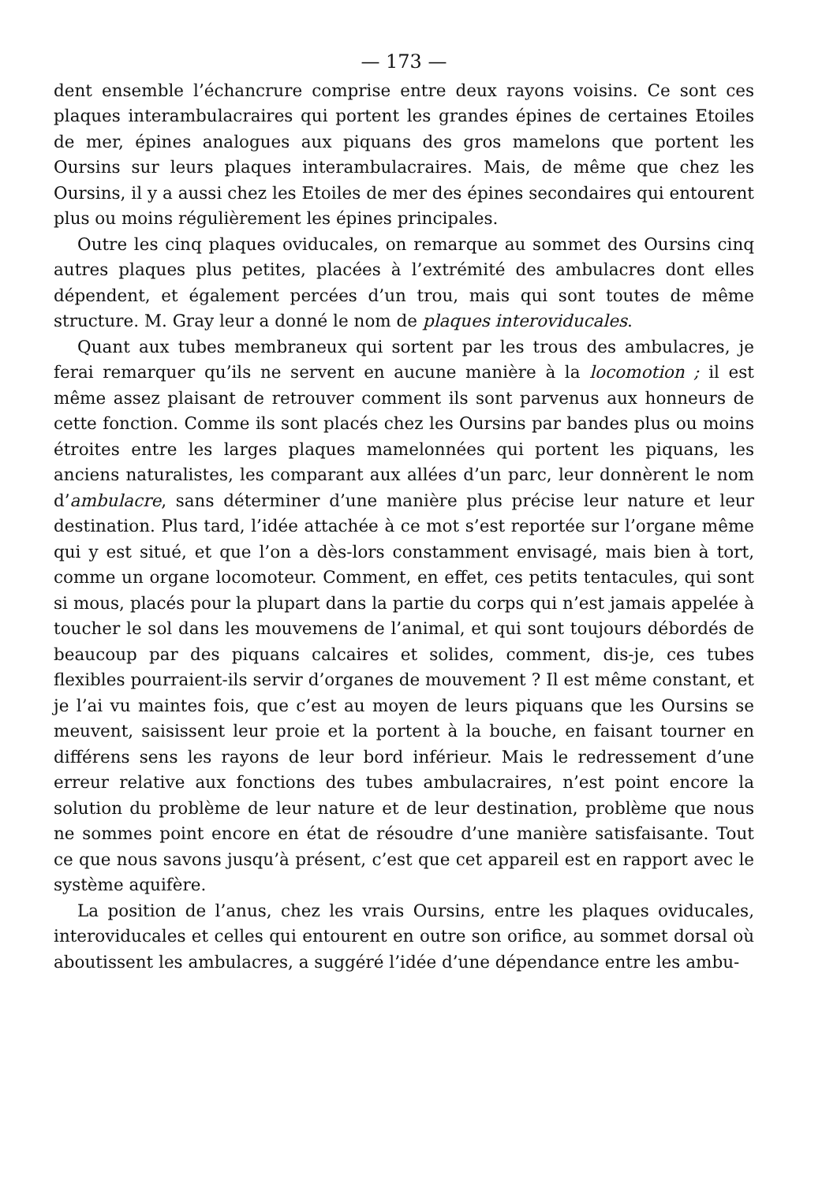— 173 —
dent ensemble l’échancrure comprise entre deux rayons voisins. Ce sont ces plaques interambulacraires qui portent les grandes épines de certaines Etoiles de mer, épines analogues aux piquans des gros mamelons que portent les Oursins sur leurs plaques interambulacraires. Mais, de même que chez les Oursins, il y a aussi chez les Etoiles de mer des épines secondaires qui entourent plus ou moins régulièrement les épines principales.
Outre les cinq plaques oviducales, on remarque au sommet des Oursins cinq autres plaques plus petites, placées à l’extrémité des ambulacres dont elles dépendent, et également percées d’un trou, mais qui sont toutes de même structure. M. Gray leur a donné le nom de plaques interoviducales.
Quant aux tubes membraneux qui sortent par les trous des ambulacres, je ferai remarquer qu’ils ne servent en aucune manière à la locomotion ; il est même assez plaisant de retrouver comment ils sont parvenus aux honneurs de cette fonction. Comme ils sont placés chez les Oursins par bandes plus ou moins étroites entre les larges plaques mamelonnées qui portent les piquans, les anciens naturalistes, les comparant aux allées d’un parc, leur donnèrent le nom d’ambulacre, sans déterminer d’une manière plus précise leur nature et leur destination. Plus tard, l’idée attachée à ce mot s’est reportée sur l’organe même qui y est situé, et que l’on a dès-lors constamment envisagé, mais bien à tort, comme un organe locomoteur. Comment, en effet, ces petits tentacules, qui sont si mous, placés pour la plupart dans la partie du corps qui n’est jamais appelée à toucher le sol dans les mouvemens de l’animal, et qui sont toujours débordés de beaucoup par des piquans calcaires et solides, comment, dis-je, ces tubes flexibles pourraient-ils servir d’organes de mouvement ? Il est même constant, et je l’ai vu maintes fois, que c’est au moyen de leurs piquans que les Oursins se meuvent, saisissent leur proie et la portent à la bouche, en faisant tourner en différens sens les rayons de leur bord inférieur. Mais le redressement d’une erreur relative aux fonctions des tubes ambulacraires, n’est point encore la solution du problème de leur nature et de leur destination, problème que nous ne sommes point encore en état de résoudre d’une manière satisfaisante. Tout ce que nous savons jusqu’à présent, c’est que cet appareil est en rapport avec le système aquifère.
La position de l’anus, chez les vrais Oursins, entre les plaques oviducales, interoviducales et celles qui entourent en outre son orifice, au sommet dorsal où aboutissent les ambulacres, a suggéré l’idée d’une dépendance entre les ambu-